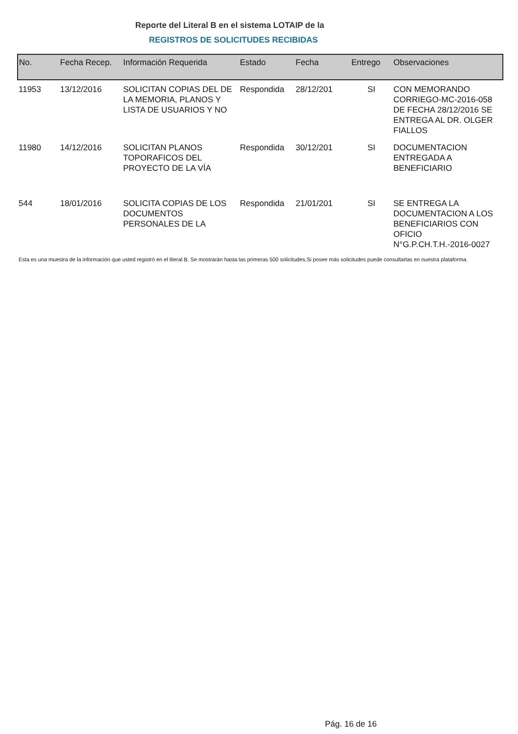Reporte del Literal B en el sistema LOTAIP de la
REGISTROS DE SOLICITUDES RECIBIDAS
| No. | Fecha Recep. | Información Requerida | Estado | Fecha | Entrego | Observaciones |
| --- | --- | --- | --- | --- | --- | --- |
| 11953 | 13/12/2016 | SOLICITAN COPIAS DEL DE LA MEMORIA, PLANOS Y LISTA DE USUARIOS Y NO | Respondida | 28/12/201 | SI | CON MEMORANDO CORRIEGO-MC-2016-058 DE FECHA 28/12/2016 SE ENTREGA AL DR. OLGER FIALLOS |
| 11980 | 14/12/2016 | SOLICITAN PLANOS TOPORAFICOS DEL PROYECTO DE LA VÍA | Respondida | 30/12/201 | SI | DOCUMENTACION ENTREGADA A BENEFICIARIO |
| 544 | 18/01/2016 | SOLICITA COPIAS DE LOS DOCUMENTOS PERSONALES DE LA | Respondida | 21/01/201 | SI | SE ENTREGA LA DOCUMENTACION A LOS BENEFICIARIOS CON OFICIO N°G.P.CH.T.H.-2016-0027 |
Esta es una muestra de la información que usted registró en el literal B. Se mostrarán hasta las primeras 500 solicitudes.Si posee más solicitudes puede consultarlas en nuestra plataforma.
Pág. 16 de 16